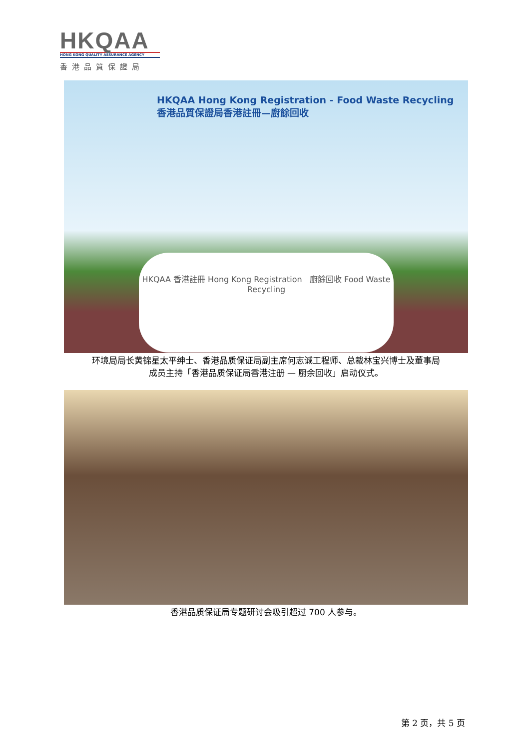HKQAA
HONG KONG QUALITY ASSURANCE AGENCY
香港品質保證局
HKQAA Hong Kong Registration - Food Waste Recycling
香港品質保證局香港註冊—廚餘回收
HKQAA 香港註冊 Hong Kong Registration 廚餘回收 Food Waste Recycling
环境局局长黄锦星太平绅士、香港品质保证局副主席何志诚工程师、总裁林宝兴博士及董事局
成员主持「香港品质保证局香港注册 — 厨余回收」启动仪式。
香港品质保证局专题研讨会吸引超过 700 人参与。
第 2 页，共 5 页